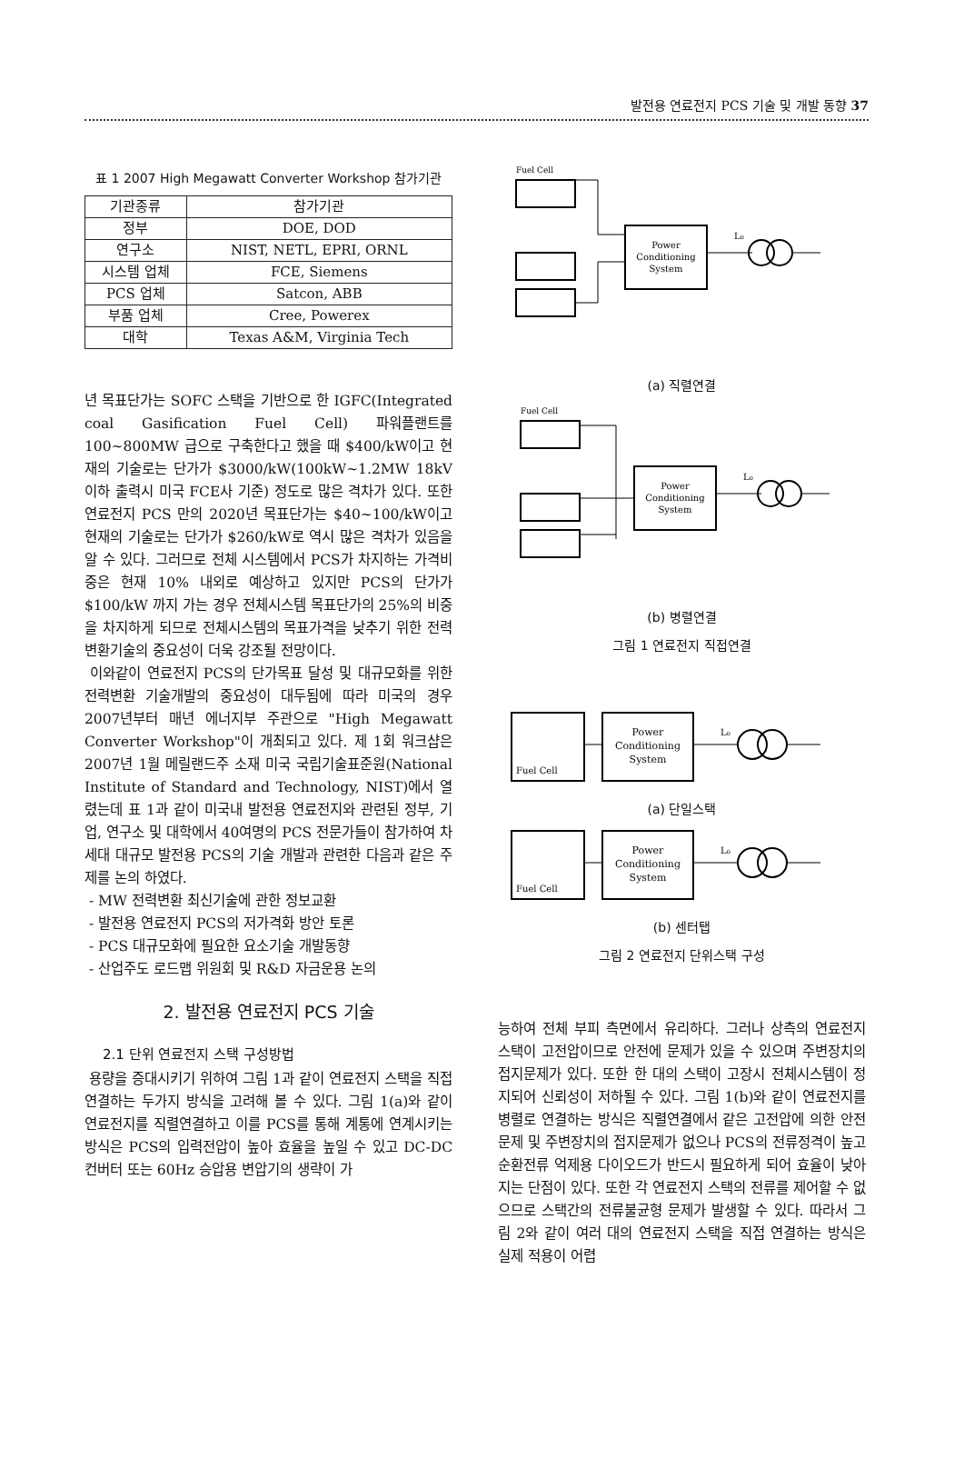발전용 연료전지 PCS 기술 및 개발 동향 37
표 1 2007 High Megawatt Converter Workshop 참가기관
| 기관종류 | 참가기관 |
| --- | --- |
| 정부 | DOE, DOD |
| 연구소 | NIST, NETL, EPRI, ORNL |
| 시스템 업체 | FCE, Siemens |
| PCS 업체 | Satcon, ABB |
| 부품 업체 | Cree, Powerex |
| 대학 | Texas A&M, Virginia Tech |
년 목표단가는 SOFC 스택을 기반으로 한 IGFC(Integrated coal Gasification Fuel Cell) 파워플랜트를 100~800MW 급으로 구축한다고 했을 때 $400/kW이고 현재의 기술로는 단가가 $3000/kW(100kW~1.2MW 18kV 이하 출력시 미국 FCE사 기준) 정도로 많은 격차가 있다. 또한 연료전지 PCS 만의 2020년 목표단가는 $40~100/kW이고 현재의 기술로는 단가가 $260/kW로 역시 많은 격차가 있음을 알 수 있다. 그러므로 전체 시스템에서 PCS가 차지하는 가격비중은 현재 10% 내외로 예상하고 있지만 PCS의 단가가 $100/kW 까지 가는 경우 전체시스템 목표단가의 25%의 비중을 차지하게 되므로 전체시스템의 목표가격을 낮추기 위한 전력변환기술의 중요성이 더욱 강조될 전망이다.
이와같이 연료전지 PCS의 단가목표 달성 및 대규모화를 위한 전력변환 기술개발의 중요성이 대두됨에 따라 미국의 경우 2007년부터 매년 에너지부 주관으로 "High Megawatt Converter Workshop"이 개최되고 있다. 제 1회 워크샵은 2007년 1월 메릴랜드주 소재 미국 국립기술표준원(National Institute of Standard and Technology, NIST)에서 열렸는데 표 1과 같이 미국내 발전용 연료전지와 관련된 정부, 기업, 연구소 및 대학에서 40여명의 PCS 전문가들이 참가하여 차세대 대규모 발전용 PCS의 기술 개발과 관련한 다음과 같은 주제를 논의 하였다.
- MW 전력변환 최신기술에 관한 정보교환
- 발전용 연료전지 PCS의 저가격화 방안 토론
- PCS 대규모화에 필요한 요소기술 개발동향
- 산업주도 로드맵 위원회 및 R&D 자금운용 논의
2. 발전용 연료전지 PCS 기술
2.1 단위 연료전지 스택 구성방법
용량을 증대시키기 위하여 그림 1과 같이 연료전지 스택을 직접 연결하는 두가지 방식을 고려해 볼 수 있다. 그림 1(a)와 같이 연료전지를 직렬연결하고 이를 PCS를 통해 계통에 연계시키는 방식은 PCS의 입력전압이 높아 효율을 높일 수 있고 DC-DC 컨버터 또는 60Hz 승압용 변압기의 생략이 가
Fuel Cell
Power
Conditioning
System
L₀
(a) 직렬연결
Fuel Cell
Power
Conditioning
System
L₀
(b) 병렬연결
그림 1 연료전지 직접연결
Fuel Cell
Power
Conditioning
System
L₀
(a) 단일스택
Fuel Cell
Power
Conditioning
System
L₀
(b) 센터탭
그림 2 연료전지 단위스택 구성
능하여 전체 부피 측면에서 유리하다. 그러나 상측의 연료전지 스택이 고전압이므로 안전에 문제가 있을 수 있으며 주변장치의 접지문제가 있다. 또한 한 대의 스택이 고장시 전체시스템이 정지되어 신뢰성이 저하될 수 있다. 그림 1(b)와 같이 연료전지를 병렬로 연결하는 방식은 직렬연결에서 같은 고전압에 의한 안전문제 및 주변장치의 접지문제가 없으나 PCS의 전류정격이 높고 순환전류 억제용 다이오드가 반드시 필요하게 되어 효율이 낮아지는 단점이 있다. 또한 각 연료전지 스택의 전류를 제어할 수 없으므로 스택간의 전류불균형 문제가 발생할 수 있다. 따라서 그림 2와 같이 여러 대의 연료전지 스택을 직접 연결하는 방식은 실제 적용이 어렵